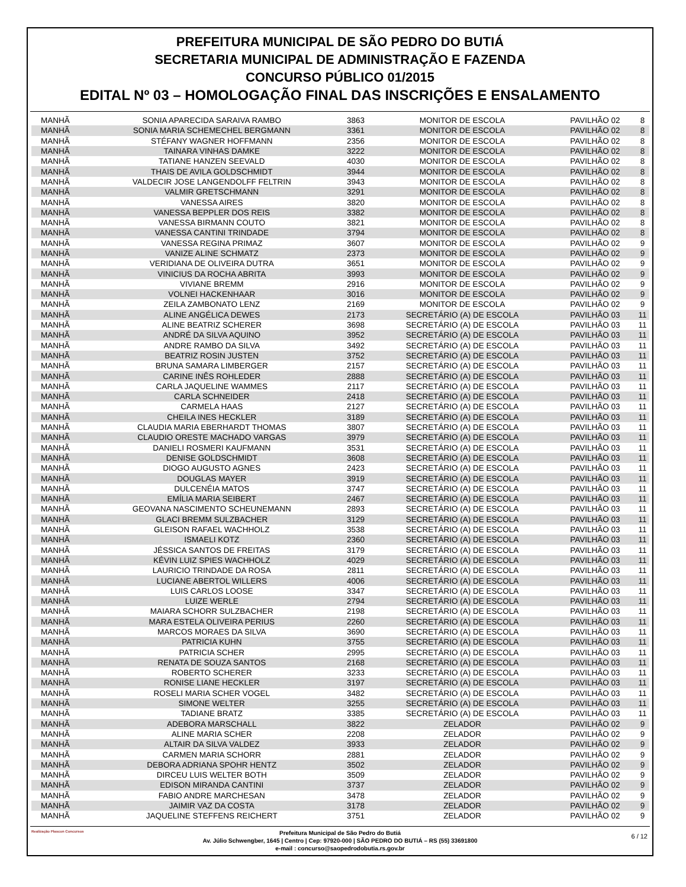PREFEITURA MUNICIPAL DE SÃO PEDRO DO BUTIÁ
SECRETARIA MUNICIPAL DE ADMINISTRAÇÃO E FAZENDA
CONCURSO PÚBLICO 01/2015
EDITAL Nº 03 – HOMOLOGAÇÃO FINAL DAS INSCRIÇÕES E ENSALAMENTO
| MANHÃ | SONIA APARECIDA SARAIVA RAMBO | 3863 | MONITOR DE ESCOLA | PAVILHÃO 02 | 8 |
| MANHÃ | SONIA MARIA SCHEMECHEL BERGMANN | 3361 | MONITOR DE ESCOLA | PAVILHÃO 02 | 8 |
| MANHÃ | STÉFANY WAGNER HOFFMANN | 2356 | MONITOR DE ESCOLA | PAVILHÃO 02 | 8 |
| MANHÃ | TAINARA VINHAS DAMKE | 3222 | MONITOR DE ESCOLA | PAVILHÃO 02 | 8 |
| MANHÃ | TATIANE HANZEN SEEVALD | 4030 | MONITOR DE ESCOLA | PAVILHÃO 02 | 8 |
| MANHÃ | THAIS DE AVILA GOLDSCHMIDT | 3944 | MONITOR DE ESCOLA | PAVILHÃO 02 | 8 |
| MANHÃ | VALDECIR JOSE LANGENDOLFF FELTRIN | 3943 | MONITOR DE ESCOLA | PAVILHÃO 02 | 8 |
| MANHÃ | VALMIR GRETSCHMANN | 3291 | MONITOR DE ESCOLA | PAVILHÃO 02 | 8 |
| MANHÃ | VANESSA AIRES | 3820 | MONITOR DE ESCOLA | PAVILHÃO 02 | 8 |
| MANHÃ | VANESSA BEPPLER DOS REIS | 3382 | MONITOR DE ESCOLA | PAVILHÃO 02 | 8 |
| MANHÃ | VANESSA BIRMANN COUTO | 3821 | MONITOR DE ESCOLA | PAVILHÃO 02 | 8 |
| MANHÃ | VANESSA CANTINI TRINDADE | 3794 | MONITOR DE ESCOLA | PAVILHÃO 02 | 8 |
| MANHÃ | VANESSA REGINA PRIMAZ | 3607 | MONITOR DE ESCOLA | PAVILHÃO 02 | 9 |
| MANHÃ | VANIZE ALINE SCHMATZ | 2373 | MONITOR DE ESCOLA | PAVILHÃO 02 | 9 |
| MANHÃ | VERIDIANA DE OLIVEIRA DUTRA | 3651 | MONITOR DE ESCOLA | PAVILHÃO 02 | 9 |
| MANHÃ | VINICIUS DA ROCHA ABRITA | 3993 | MONITOR DE ESCOLA | PAVILHÃO 02 | 9 |
| MANHÃ | VIVIANE BREMM | 2916 | MONITOR DE ESCOLA | PAVILHÃO 02 | 9 |
| MANHÃ | VOLNEI HACKENHAAR | 3016 | MONITOR DE ESCOLA | PAVILHÃO 02 | 9 |
| MANHÃ | ZEILA ZAMBONATO LENZ | 2169 | MONITOR DE ESCOLA | PAVILHÃO 02 | 9 |
| MANHÃ | ALINE ANGÉLICA DEWES | 2173 | SECRETÁRIO (A) DE ESCOLA | PAVILHÃO 03 | 11 |
| MANHÃ | ALINE BEATRIZ SCHERER | 3698 | SECRETÁRIO (A) DE ESCOLA | PAVILHÃO 03 | 11 |
| MANHÃ | ANDRÉ DA SILVA AQUINO | 3952 | SECRETÁRIO (A) DE ESCOLA | PAVILHÃO 03 | 11 |
| MANHÃ | ANDRE RAMBO DA SILVA | 3492 | SECRETÁRIO (A) DE ESCOLA | PAVILHÃO 03 | 11 |
| MANHÃ | BEATRIZ ROSIN JUSTEN | 3752 | SECRETÁRIO (A) DE ESCOLA | PAVILHÃO 03 | 11 |
| MANHÃ | BRUNA SAMARA LIMBERGER | 2157 | SECRETÁRIO (A) DE ESCOLA | PAVILHÃO 03 | 11 |
| MANHÃ | CARINE INÊS ROHLEDER | 2888 | SECRETÁRIO (A) DE ESCOLA | PAVILHÃO 03 | 11 |
| MANHÃ | CARLA JAQUELINE WAMMES | 2117 | SECRETÁRIO (A) DE ESCOLA | PAVILHÃO 03 | 11 |
| MANHÃ | CARLA SCHNEIDER | 2418 | SECRETÁRIO (A) DE ESCOLA | PAVILHÃO 03 | 11 |
| MANHÃ | CARMELA HAAS | 2127 | SECRETÁRIO (A) DE ESCOLA | PAVILHÃO 03 | 11 |
| MANHÃ | CHEILA INES HECKLER | 3189 | SECRETÁRIO (A) DE ESCOLA | PAVILHÃO 03 | 11 |
| MANHÃ | CLAUDIA MARIA EBERHARDT THOMAS | 3807 | SECRETÁRIO (A) DE ESCOLA | PAVILHÃO 03 | 11 |
| MANHÃ | CLAUDIO ORESTE MACHADO VARGAS | 3979 | SECRETÁRIO (A) DE ESCOLA | PAVILHÃO 03 | 11 |
| MANHÃ | DANIELI ROSMERI KAUFMANN | 3531 | SECRETÁRIO (A) DE ESCOLA | PAVILHÃO 03 | 11 |
| MANHÃ | DENISE GOLDSCHMIDT | 3608 | SECRETÁRIO (A) DE ESCOLA | PAVILHÃO 03 | 11 |
| MANHÃ | DIOGO AUGUSTO AGNES | 2423 | SECRETÁRIO (A) DE ESCOLA | PAVILHÃO 03 | 11 |
| MANHÃ | DOUGLAS MAYER | 3919 | SECRETÁRIO (A) DE ESCOLA | PAVILHÃO 03 | 11 |
| MANHÃ | DULCENÉIA MATOS | 3747 | SECRETÁRIO (A) DE ESCOLA | PAVILHÃO 03 | 11 |
| MANHÃ | EMÍLIA MARIA SEIBERT | 2467 | SECRETÁRIO (A) DE ESCOLA | PAVILHÃO 03 | 11 |
| MANHÃ | GEOVANA NASCIMENTO SCHEUNEMANN | 2893 | SECRETÁRIO (A) DE ESCOLA | PAVILHÃO 03 | 11 |
| MANHÃ | GLACI BREMM SULZBACHER | 3129 | SECRETÁRIO (A) DE ESCOLA | PAVILHÃO 03 | 11 |
| MANHÃ | GLEISON RAFAEL WACHHOLZ | 3538 | SECRETÁRIO (A) DE ESCOLA | PAVILHÃO 03 | 11 |
| MANHÃ | ISMAELI KOTZ | 2360 | SECRETÁRIO (A) DE ESCOLA | PAVILHÃO 03 | 11 |
| MANHÃ | JÉSSICA SANTOS DE FREITAS | 3179 | SECRETÁRIO (A) DE ESCOLA | PAVILHÃO 03 | 11 |
| MANHÃ | KÉVIN LUIZ SPIES WACHHOLZ | 4029 | SECRETÁRIO (A) DE ESCOLA | PAVILHÃO 03 | 11 |
| MANHÃ | LAURICIO TRINDADE DA ROSA | 2811 | SECRETÁRIO (A) DE ESCOLA | PAVILHÃO 03 | 11 |
| MANHÃ | LUCIANE ABERTOL WILLERS | 4006 | SECRETÁRIO (A) DE ESCOLA | PAVILHÃO 03 | 11 |
| MANHÃ | LUIS CARLOS LOOSE | 3347 | SECRETÁRIO (A) DE ESCOLA | PAVILHÃO 03 | 11 |
| MANHÃ | LUIZE WERLE | 2794 | SECRETÁRIO (A) DE ESCOLA | PAVILHÃO 03 | 11 |
| MANHÃ | MAIARA SCHORR SULZBACHER | 2198 | SECRETÁRIO (A) DE ESCOLA | PAVILHÃO 03 | 11 |
| MANHÃ | MARA ESTELA OLIVEIRA PERIUS | 2260 | SECRETÁRIO (A) DE ESCOLA | PAVILHÃO 03 | 11 |
| MANHÃ | MARCOS MORAES DA SILVA | 3690 | SECRETÁRIO (A) DE ESCOLA | PAVILHÃO 03 | 11 |
| MANHÃ | PATRICIA KUHN | 3755 | SECRETÁRIO (A) DE ESCOLA | PAVILHÃO 03 | 11 |
| MANHÃ | PATRICIA SCHER | 2995 | SECRETÁRIO (A) DE ESCOLA | PAVILHÃO 03 | 11 |
| MANHÃ | RENATA DE SOUZA SANTOS | 2168 | SECRETÁRIO (A) DE ESCOLA | PAVILHÃO 03 | 11 |
| MANHÃ | ROBERTO SCHERER | 3233 | SECRETÁRIO (A) DE ESCOLA | PAVILHÃO 03 | 11 |
| MANHÃ | RONISE LIANE HECKLER | 3197 | SECRETÁRIO (A) DE ESCOLA | PAVILHÃO 03 | 11 |
| MANHÃ | ROSELI MARIA SCHER VOGEL | 3482 | SECRETÁRIO (A) DE ESCOLA | PAVILHÃO 03 | 11 |
| MANHÃ | SIMONE WELTER | 3255 | SECRETÁRIO (A) DE ESCOLA | PAVILHÃO 03 | 11 |
| MANHÃ | TADIANE BRATZ | 3385 | SECRETÁRIO (A) DE ESCOLA | PAVILHÃO 03 | 11 |
| MANHÃ | ADEBORA MARSCHALL | 3822 | ZELADOR | PAVILHÃO 02 | 9 |
| MANHÃ | ALINE MARIA SCHER | 2208 | ZELADOR | PAVILHÃO 02 | 9 |
| MANHÃ | ALTAIR DA SILVA VALDEZ | 3933 | ZELADOR | PAVILHÃO 02 | 9 |
| MANHÃ | CARMEN MARIA SCHORR | 2881 | ZELADOR | PAVILHÃO 02 | 9 |
| MANHÃ | DEBORA ADRIANA SPOHR HENTZ | 3502 | ZELADOR | PAVILHÃO 02 | 9 |
| MANHÃ | DIRCEU LUIS WELTER BOTH | 3509 | ZELADOR | PAVILHÃO 02 | 9 |
| MANHÃ | EDISON MIRANDA CANTINI | 3737 | ZELADOR | PAVILHÃO 02 | 9 |
| MANHÃ | FABIO ANDRE MARCHESAN | 3478 | ZELADOR | PAVILHÃO 02 | 9 |
| MANHÃ | JAIMIR VAZ DA COSTA | 3178 | ZELADOR | PAVILHÃO 02 | 9 |
| MANHÃ | JAQUELINE STEFFENS REICHERT | 3751 | ZELADOR | PAVILHÃO 02 | 9 |
Realização Plascon Concursos Prefeitura Municipal de São Pedro do Butiá
Av. Júlio Schwengber, 1645 | Centro | Cep: 97920-000 | SÃO PEDRO DO BUTIÁ – RS (55) 33691800
e-mail : concurso@saopedrodobutia.rs.gov.br
6 / 12